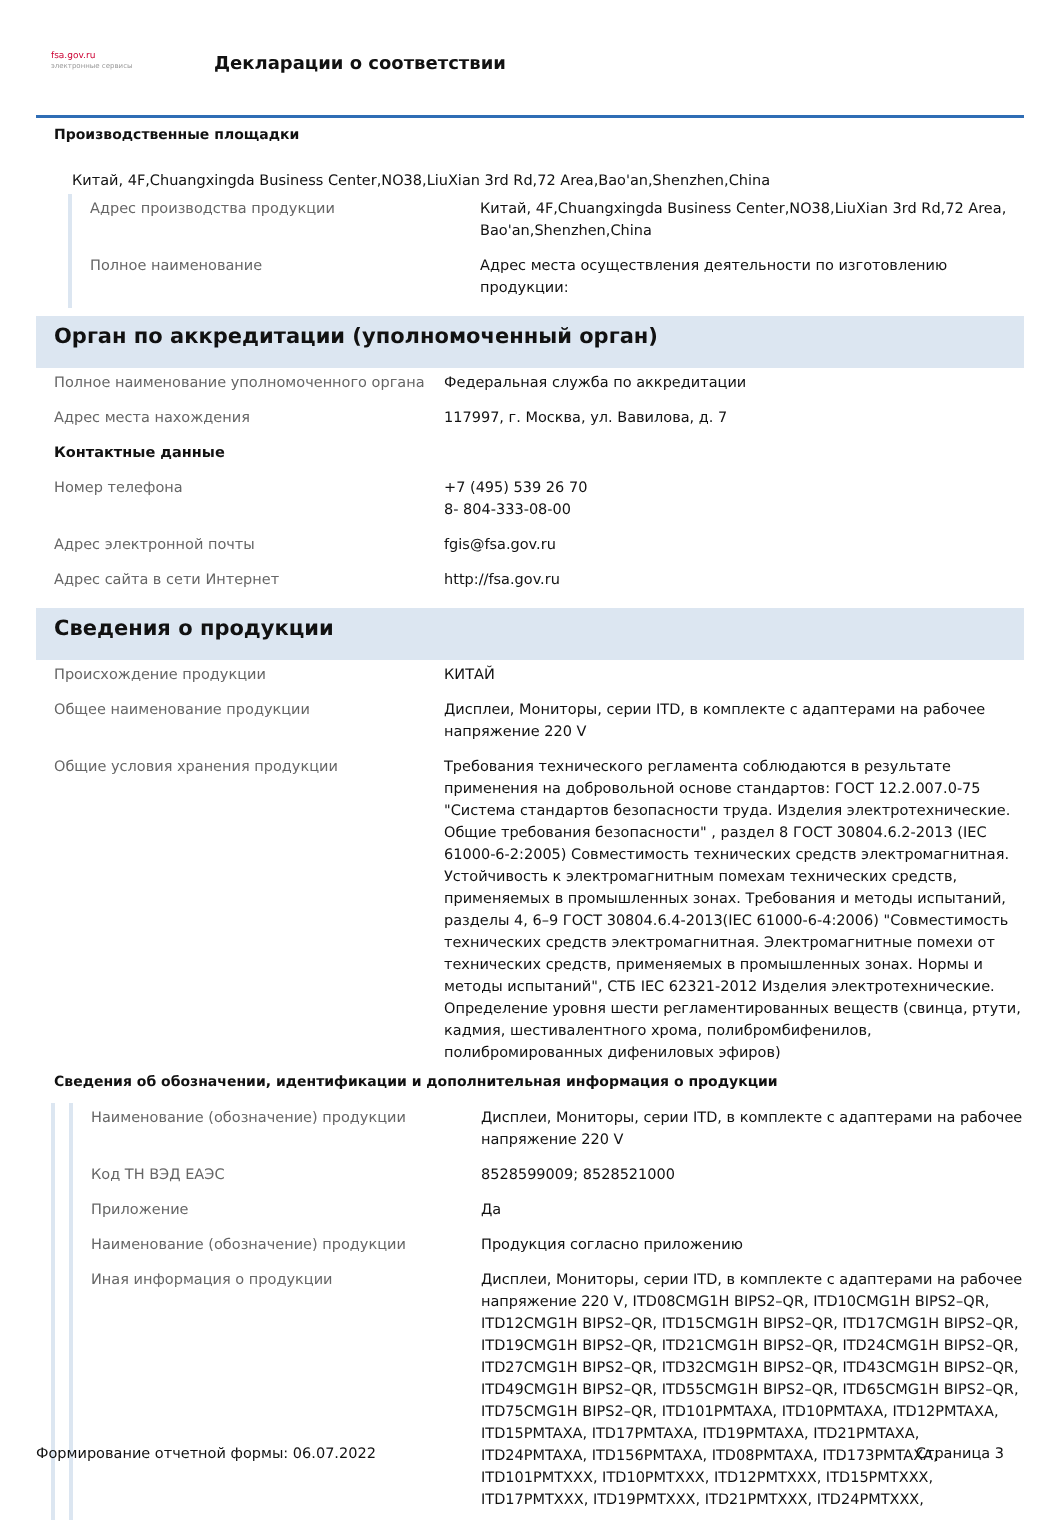fsa.gov.ru
электронные сервисы
Декларации о соответствии
Производственные площадки
Китай, 4F,Chuangxingda Business Center,NO38,LiuXian 3rd Rd,72 Area,Bao'an,Shenzhen,China
| Адрес производства продукции | Китай, 4F,Chuangxingda Business Center,NO38,LiuXian 3rd Rd,72 Area, Bao'an,Shenzhen,China |
| Полное наименование | Адрес места осуществления деятельности по изготовлению продукции: |
Орган по аккредитации (уполномоченный орган)
| Полное наименование уполномоченного органа | Федеральная служба по аккредитации |
| Адрес места нахождения | 117997, г. Москва, ул. Вавилова, д. 7 |
| Контактные данные | |
| Номер телефона | +7 (495) 539 26 70 8- 804-333-08-00 |
| Адрес электронной почты | fgis@fsa.gov.ru |
| Адрес сайта в сети Интернет | http://fsa.gov.ru |
Сведения о продукции
| Происхождение продукции | КИТАЙ |
| Общее наименование продукции | Дисплеи, Мониторы, серии ITD, в комплекте с адаптерами на рабочее напряжение 220 V |
| Общие условия хранения продукции | Требования технического регламента соблюдаются в результате применения на добровольной основе стандартов: ГОСТ 12.2.007.0-75 "Система стандартов безопасности труда. Изделия электротехнические. Общие требования безопасности" , раздел 8 ГОСТ 30804.6.2-2013 (IEC 61000-6-2:2005) Совместимость технических средств электромагнитная. Устойчивость к электромагнитным помехам технических средств, применяемых в промышленных зонах. Требования и методы испытаний, разделы 4, 6–9 ГОСТ 30804.6.4-2013(IEC 61000-6-4:2006) "Совместимость технических средств электромагнитная. Электромагнитные помехи от технических средств, применяемых в промышленных зонах. Нормы и методы испытаний", СТБ IEC 62321-2012 Изделия электротехнические. Определение уровня шести регламентированных веществ (свинца, ртути, кадмия, шестивалентного хрома, полибромбифенилов, полибромированных дифениловых эфиров) |
Сведения об обозначении, идентификации и дополнительная информация о продукции
| Наименование (обозначение) продукции | Дисплеи, Мониторы, серии ITD, в комплекте с адаптерами на рабочее напряжение 220 V |
| Код ТН ВЭД ЕАЭС | 8528599009; 8528521000 |
| Приложение | Да |
| Наименование (обозначение) продукции | Продукция согласно приложению |
| Иная информация о продукции | Дисплеи, Мониторы, серии ITD, в комплекте с адаптерами на рабочее напряжение 220 V, ITD08CMG1H BIPS2–QR, ITD10CMG1H BIPS2–QR, ITD12CMG1H BIPS2–QR, ITD15CMG1H BIPS2–QR, ITD17CMG1H BIPS2–QR, ITD19CMG1H BIPS2–QR, ITD21CMG1H BIPS2–QR, ITD24CMG1H BIPS2–QR, ITD27CMG1H BIPS2–QR, ITD32CMG1H BIPS2–QR, ITD43CMG1H BIPS2–QR, ITD49CMG1H BIPS2–QR, ITD55CMG1H BIPS2–QR, ITD65CMG1H BIPS2–QR, ITD75CMG1H BIPS2–QR, ITD101PMTAXA, ITD10PMTAXA, ITD12PMTAXA, ITD15PMTAXA, ITD17PMTAXA, ITD19PMTAXA, ITD21PMTAXA, ITD24PMTAXA, ITD156PMTAXA, ITD08PMTAXA, ITD173PMTAXA, ITD101PMTXXX, ITD10PMTXXX, ITD12PMTXXX, ITD15PMTXXX, ITD17PMTXXX, ITD19PMTXXX, ITD21PMTXXX, ITD24PMTXXX, |
Формирование отчетной формы: 06.07.2022 Страница 3